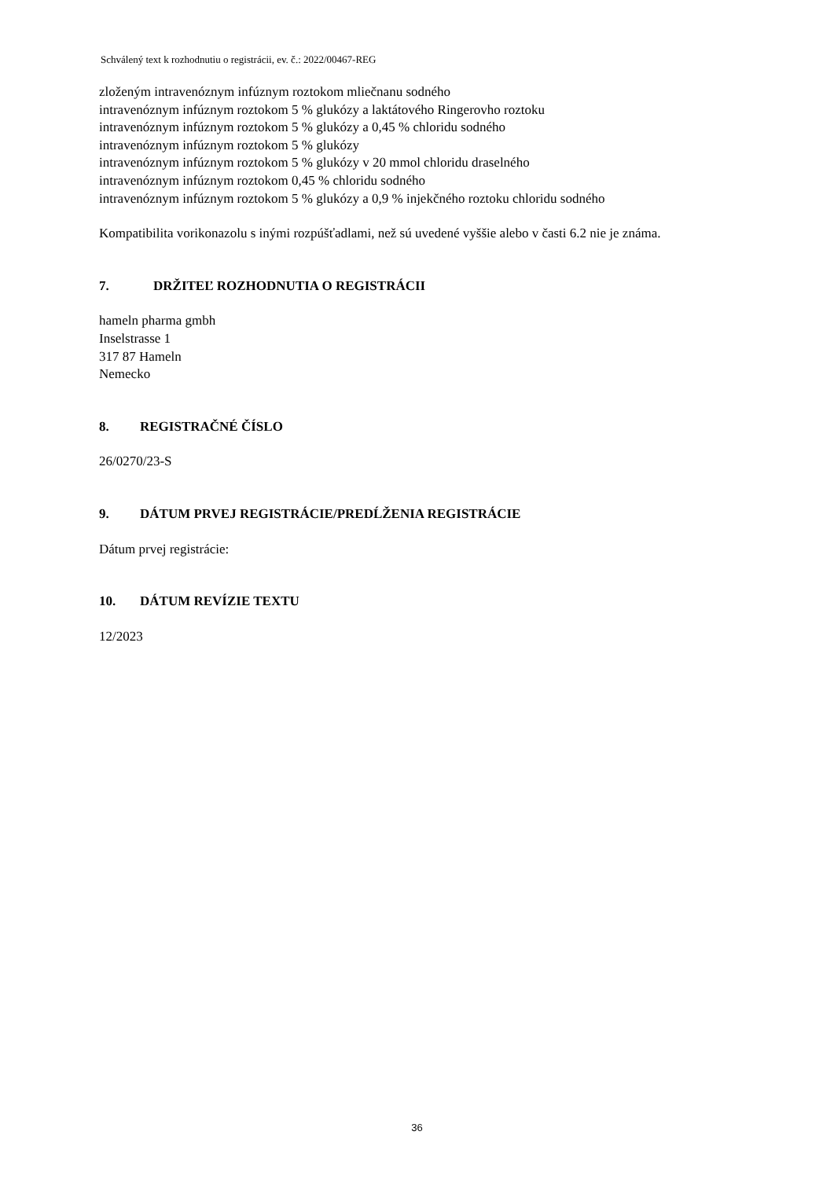Schválený text k rozhodnutiu o registrácii, ev. č.: 2022/00467-REG
zloženým intravenóznym infúznym roztokom mliečnanu sodného
intravenóznym infúznym roztokom 5 % glukózy a laktátového Ringerovho roztoku
intravenóznym infúznym roztokom 5 % glukózy a 0,45 % chloridu sodného
intravenóznym infúznym roztokom 5 % glukózy
intravenóznym infúznym roztokom 5 % glukózy v 20 mmol chloridu draselného
intravenóznym infúznym roztokom 0,45 % chloridu sodného
intravenóznym infúznym roztokom 5 % glukózy a 0,9 % injekčného roztoku chloridu sodného
Kompatibilita vorikonazolu s inými rozpúšťadlami, než sú uvedené vyššie alebo v časti 6.2 nie je známa.
7. DRŽITEĽ ROZHODNUTIA O REGISTRÁCII
hameln pharma gmbh
Inselstrasse 1
317 87 Hameln
Nemecko
8. REGISTRAČNÉ ČÍSLO
26/0270/23-S
9. DÁTUM PRVEJ REGISTRÁCIE/PREDĹŽENIA REGISTRÁCIE
Dátum prvej registrácie:
10. DÁTUM REVÍZIE TEXTU
12/2023
36